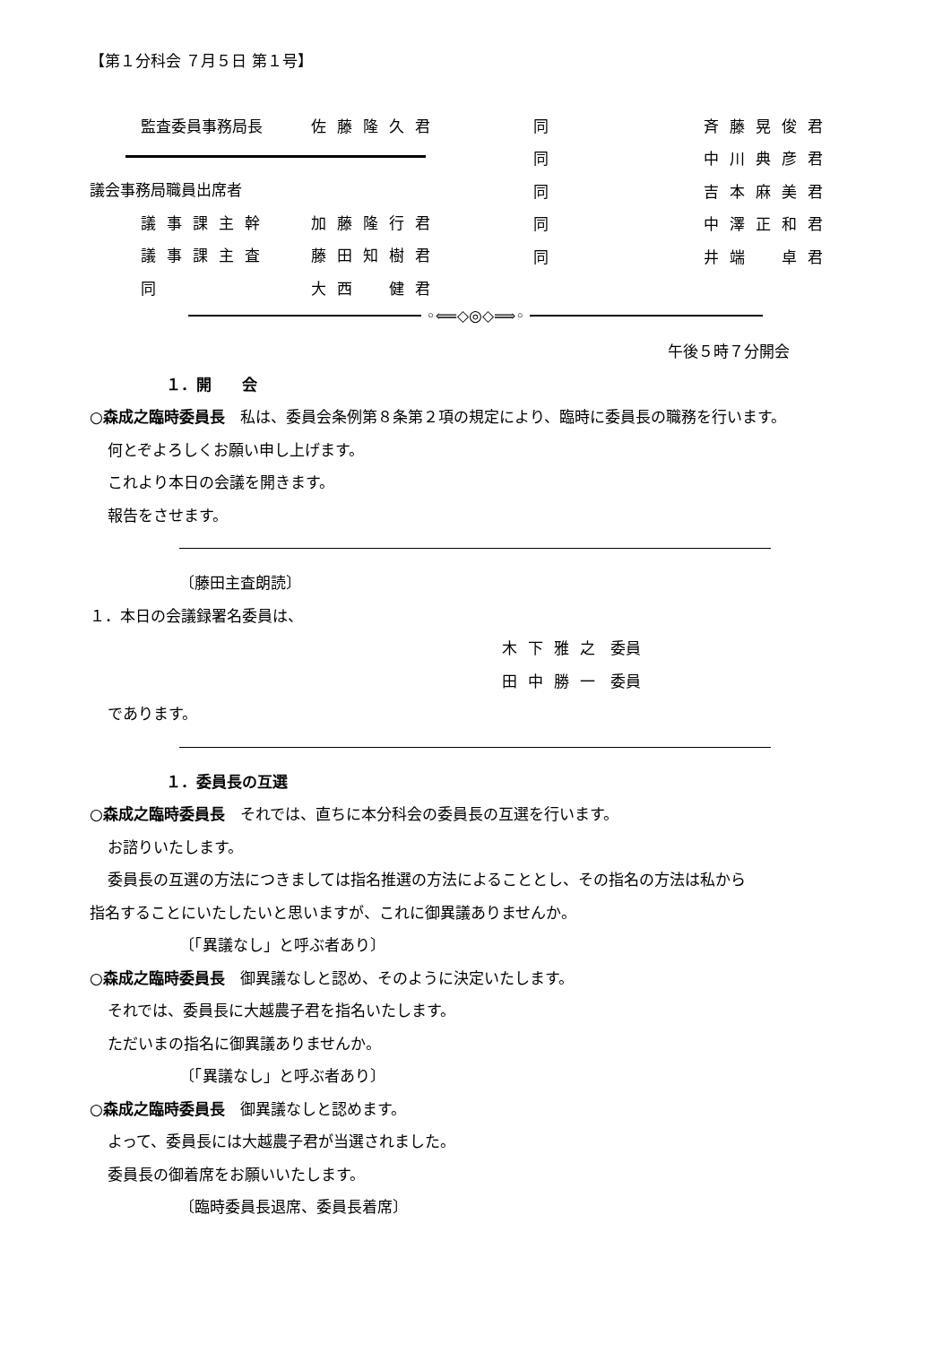【第１分科会 ７月５日 第１号】
監査委員事務局長 佐藤隆久君
議会事務局職員出席者
議事課主幹 加藤隆行君
議事課主査 藤田知樹君
同 大西　健君
同 斉藤晃俊君
同 中川典彦君
同 吉本麻美君
同 中澤正和君
同 井端　卓君
◦⟸◇◎◇⟹◦
午後５時７分開会
１．開　　会
○森成之臨時委員長　私は、委員会条例第８条第２項の規定により、臨時に委員長の職務を行います。
何とぞよろしくお願い申し上げます。
これより本日の会議を開きます。
報告をさせます。
〔藤田主査朗読〕
１．本日の会議録署名委員は、
木下雅之 委員
田中勝一 委員
であります。
１．委員長の互選
○森成之臨時委員長　それでは、直ちに本分科会の委員長の互選を行います。
お諮りいたします。
委員長の互選の方法につきましては指名推選の方法によることとし、その指名の方法は私から
指名することにいたしたいと思いますが、これに御異議ありませんか。
〔「異議なし」と呼ぶ者あり〕
○森成之臨時委員長　御異議なしと認め、そのように決定いたします。
それでは、委員長に大越農子君を指名いたします。
ただいまの指名に御異議ありませんか。
〔「異議なし」と呼ぶ者あり〕
○森成之臨時委員長　御異議なしと認めます。
よって、委員長には大越農子君が当選されました。
委員長の御着席をお願いいたします。
〔臨時委員長退席、委員長着席〕